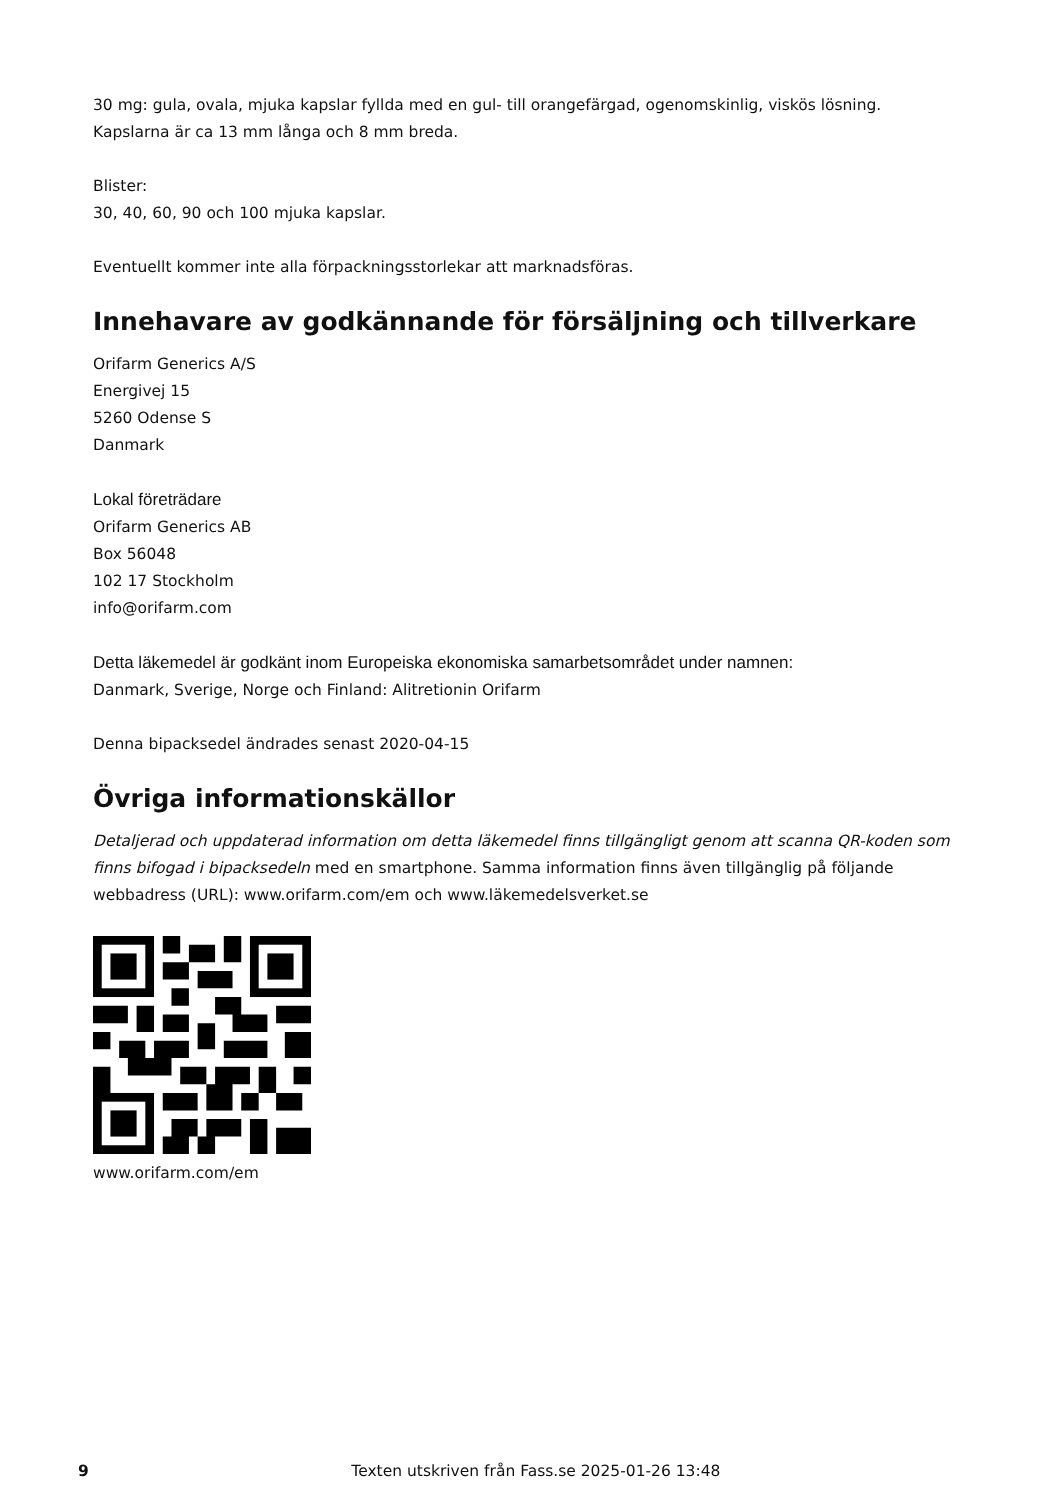30 mg: gula, ovala, mjuka kapslar fyllda med en gul- till orangefärgad, ogenomskinlig, viskös lösning.
Kapslarna är ca 13 mm långa och 8 mm breda.
Blister:
30, 40, 60, 90 och 100 mjuka kapslar.
Eventuellt kommer inte alla förpackningsstorlekar att marknadsföras.
Innehavare av godkännande för försäljning och tillverkare
Orifarm Generics A/S
Energivej 15
5260 Odense S
Danmark
Lokal företrädare
Orifarm Generics AB
Box 56048
102 17 Stockholm
info@orifarm.com
Detta läkemedel är godkänt inom Europeiska ekonomiska samarbetsområdet under namnen:
Danmark, Sverige, Norge och Finland: Alitretionin Orifarm
Denna bipacksedel ändrades senast 2020-04-15
Övriga informationskällor
Detaljerad och uppdaterad information om detta läkemedel finns tillgängligt genom att scanna QR-koden som finns bifogad i bipacksedeln med en smartphone. Samma information finns även tillgänglig på följande webbadress (URL): www.orifarm.com/em och www.läkemedelsverket.se
www.orifarm.com/em
9 Texten utskriven från Fass.se 2025-01-26 13:48